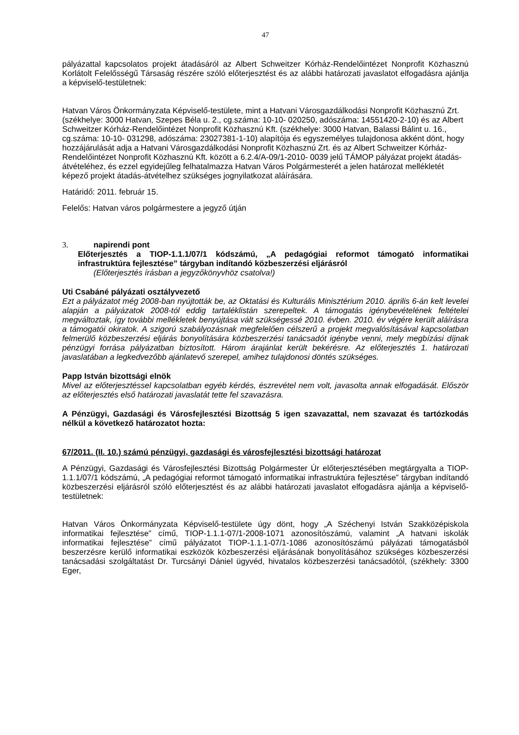47
pályázattal kapcsolatos projekt átadásáról az Albert Schweitzer Kórház-Rendelőintézet Nonprofit Közhasznú Korlátolt Felelősségű Társaság részére szóló előterjesztést és az alábbi határozati javaslatot elfogadásra ajánlja a képviselő-testületnek:
Hatvan Város Önkormányzata Képviselő-testülete, mint a Hatvani Városgazdálkodási Nonprofit Közhasznú Zrt. (székhelye: 3000 Hatvan, Szepes Béla u. 2., cg.száma: 10-10- 020250, adószáma: 14551420-2-10) és az Albert Schweitzer Kórház-Rendelőintézet Nonprofit Közhasznú Kft. (székhelye: 3000 Hatvan, Balassi Bálint u. 16., cg.száma: 10-10- 031298, adószáma: 23027381-1-10) alapítója és egyszemélyes tulajdonosa akként dönt, hogy hozzájárulását adja a Hatvani Városgazdálkodási Nonprofit Közhasznú Zrt. és az Albert Schweitzer Kórház-Rendelőintézet Nonprofit Közhasznú Kft. között a 6.2.4/A-09/1-2010- 0039 jelű TÁMOP pályázat projekt átadás-átvételéhez, és ezzel egyidejűleg felhatalmazza Hatvan Város Polgármesterét a jelen határozat mellékletét képező projekt átadás-átvételhez szükséges jognyilatkozat aláírására.
Határidő: 2011. február 15.
Felelős: Hatvan város polgármestere a jegyző útján
3. napirendi pont
Előterjesztés a TIOP-1.1.1/07/1 kódszámú, „A pedagógiai reformot támogató informatikai infrastruktúra fejlesztése” tárgyban indítandó közbeszerzési eljárásról
(Előterjesztés írásban a jegyzőkönyvhöz csatolva!)
Uti Csabáné pályázati osztályvezető
Ezt a pályázatot még 2008-ban nyújtották be, az Oktatási és Kulturális Minisztérium 2010. április 6-án kelt levelei alapján a pályázatok 2008-tól eddig tartaléklistán szerepeltek. A támogatás igénybevételének feltételei megváltoztak, így további mellékletek benyújtása vált szükségessé 2010. évben. 2010. év végére került aláírásra a támogatói okiratok. A szigorú szabályozásnak megfelelően célszerű a projekt megvalósításával kapcsolatban felmerülő közbeszerzési eljárás bonyolítására közbeszerzési tanácsadót igénybe venni, mely megbízási díjnak pénzügyi forrása pályázatban biztosított. Három árajánlat került bekérésre. Az előterjesztés 1. határozati javaslatában a legkedvezőbb ajánlatevő szerepel, amihez tulajdonosi döntés szükséges.
Papp István bizottsági elnök
Mivel az előterjesztéssel kapcsolatban egyéb kérdés, észrevétel nem volt, javasolta annak elfogadását. Először az előterjesztés első határozati javaslatát tette fel szavazásra.
A Pénzügyi, Gazdasági és Városfejlesztési Bizottság 5 igen szavazattal, nem szavazat és tartózkodás nélkül a következő határozatot hozta:
67/2011. (II. 10.) számú pénzügyi, gazdasági és városfejlesztési bizottsági határozat
A Pénzügyi, Gazdasági és Városfejlesztési Bizottság Polgármester Úr előterjesztésében megtárgyalta a TIOP-1.1.1/07/1 kódszámú, „A pedagógiai reformot támogató informatikai infrastruktúra fejlesztése” tárgyban indítandó közbeszerzési eljárásról szóló előterjesztést és az alábbi határozati javaslatot elfogadásra ajánlja a képviselő-testületnek:
Hatvan Város Önkormányzata Képviselő-testülete úgy dönt, hogy „A Széchenyi István Szakközépiskola informatikai fejlesztése” című, TIOP-1.1.1-07/1-2008-1071 azonosítószámú, valamint „A hatvani iskolák informatikai fejlesztése” című pályázatot TIOP-1.1.1-07/1-1086 azonosítószámú pályázati támogatásból beszerzésre kerülő informatikai eszközök közbeszerzési eljárásának bonyolításához szükséges közbeszerzési tanácsadási szolgáltatást Dr. Turcsányi Dániel ügyvéd, hivatalos közbeszerzési tanácsadótól, (székhely: 3300 Eger,